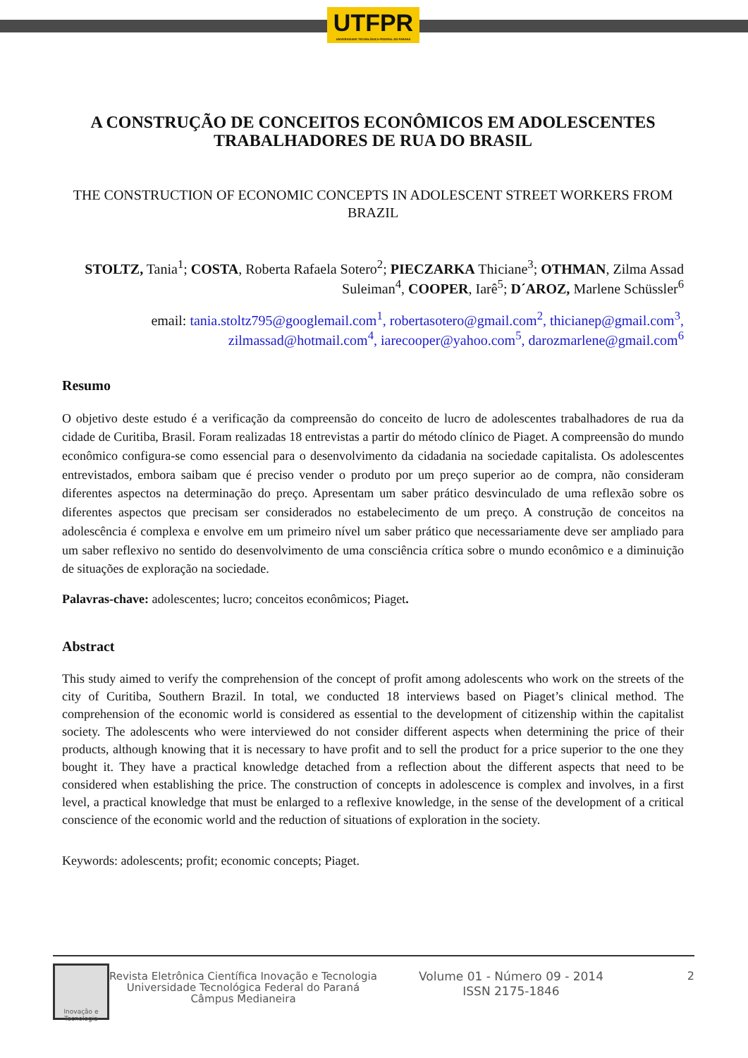UTFPR
UNIVERSIDADE TECNOLÓGICA FEDERAL DO PARANÁ
A CONSTRUÇÃO DE CONCEITOS ECONÔMICOS EM ADOLESCENTES TRABALHADORES DE RUA DO BRASIL
THE CONSTRUCTION OF ECONOMIC CONCEPTS IN ADOLESCENT STREET WORKERS FROM BRAZIL
STOLTZ, Tania<sup>1</sup>; COSTA, Roberta Rafaela Sotero<sup>2</sup>; PIECZARKA Thiciane<sup>3</sup>; OTHMAN, Zilma Assad Suleiman<sup>4</sup>, COOPER, Iarê<sup>5</sup>; D´AROZ, Marlene Schüssler<sup>6</sup>
email: tania.stoltz795@googlemail.com<sup>1</sup>, robertasotero@gmail.com<sup>2</sup>, thicianep@gmail.com<sup>3</sup>, zilmassad@hotmail.com<sup>4</sup>, iarecooper@yahoo.com<sup>5</sup>, darozmarlene@gmail.com<sup>6</sup>
Resumo
O objetivo deste estudo é a verificação da compreensão do conceito de lucro de adolescentes trabalhadores de rua da cidade de Curitiba, Brasil. Foram realizadas 18 entrevistas a partir do método clínico de Piaget. A compreensão do mundo econômico configura-se como essencial para o desenvolvimento da cidadania na sociedade capitalista. Os adolescentes entrevistados, embora saibam que é preciso vender o produto por um preço superior ao de compra, não consideram diferentes aspectos na determinação do preço. Apresentam um saber prático desvinculado de uma reflexão sobre os diferentes aspectos que precisam ser considerados no estabelecimento de um preço. A construção de conceitos na adolescência é complexa e envolve em um primeiro nível um saber prático que necessariamente deve ser ampliado para um saber reflexivo no sentido do desenvolvimento de uma consciência crítica sobre o mundo econômico e a diminuição de situações de exploração na sociedade.
Palavras-chave: adolescentes; lucro; conceitos econômicos; Piaget.
Abstract
This study aimed to verify the comprehension of the concept of profit among adolescents who work on the streets of the city of Curitiba, Southern Brazil. In total, we conducted 18 interviews based on Piaget’s clinical method. The comprehension of the economic world is considered as essential to the development of citizenship within the capitalist society. The adolescents who were interviewed do not consider different aspects when determining the price of their products, although knowing that it is necessary to have profit and to sell the product for a price superior to the one they bought it. They have a practical knowledge detached from a reflection about the different aspects that need to be considered when establishing the price. The construction of concepts in adolescence is complex and involves, in a first level, a practical knowledge that must be enlarged to a reflexive knowledge, in the sense of the development of a critical conscience of the economic world and the reduction of situations of exploration in the society.
Keywords: adolescents; profit; economic concepts; Piaget.
Inovação e Tecnologia
Revista Eletrônica Científica Inovação e Tecnologia
Universidade Tecnológica Federal do Paraná
Câmpus Medianeira
Volume 01 - Número 09 - 2014
ISSN 2175-1846
2